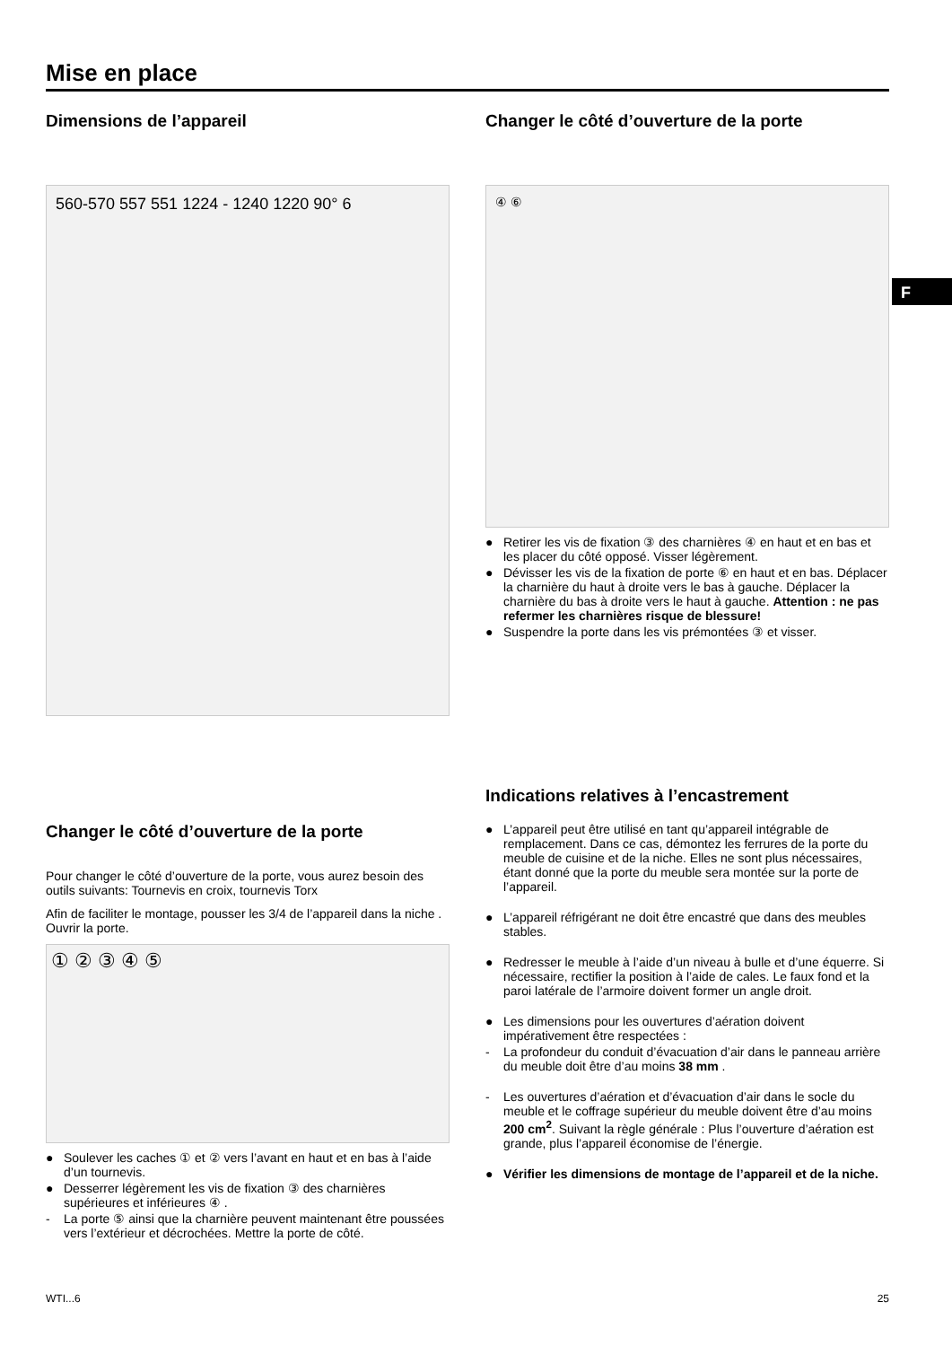F
Mise en place
Dimensions de l’appareil
560-570 557 551 1224 - 1240 1220 90° 6
Changer le côté d’ouverture de la porte
④ ⑥
● Retirer les vis de fixation ③ des charnières ④ en haut et en bas et les placer du côté opposé. Visser légèrement.
● Dévisser les vis de la fixation de porte ⑥ en haut et en bas. Déplacer la charnière du haut à droite vers le bas à gauche. Déplacer la charnière du bas à droite vers le haut à gauche. Attention : ne pas refermer les charnières risque de blessure!
● Suspendre la porte dans les vis prémontées ③ et visser.
Changer le côté d’ouverture de la porte
Pour changer le côté d’ouverture de la porte, vous aurez besoin des outils suivants: Tournevis en croix, tournevis Torx
Afin de faciliter le montage, pousser les 3/4 de l’appareil dans la niche . Ouvrir la porte.
① ② ③ ④ ⑤
● Soulever les caches ① et ② vers l’avant en haut et en bas à l’aide d’un tournevis.
● Desserrer légèrement les vis de fixation ③ des charnières supérieures et inférieures ④ .
- La porte ⑤ ainsi que la charnière peuvent maintenant être poussées vers l’extérieur et décrochées. Mettre la porte de côté.
Indications relatives à l’encastrement
● L’appareil peut être utilisé en tant qu’appareil intégrable de remplacement. Dans ce cas, démontez les ferrures de la porte du meuble de cuisine et de la niche. Elles ne sont plus nécessaires, étant donné que la porte du meuble sera montée sur la porte de l’appareil.
● L’appareil réfrigérant ne doit être encastré que dans des meubles stables.
● Redresser le meuble à l’aide d’un niveau à bulle et d’une équerre. Si nécessaire, rectifier la position à l’aide de cales. Le faux fond et la paroi latérale de l’armoire doivent former un angle droit.
● Les dimensions pour les ouvertures d’aération doivent impérativement être respectées :
- La profondeur du conduit d’évacuation d’air dans le panneau arrière du meuble doit être d’au moins 38 mm .
- Les ouvertures d’aération et d’évacuation d’air dans le socle du meuble et le coffrage supérieur du meuble doivent être d’au moins 200 cm<sup>2</sup>. Suivant la règle générale : Plus l’ouverture d’aération est grande, plus l’appareil économise de l’énergie.
● Vérifier les dimensions de montage de l’appareil et de la niche.
WTI...6 25